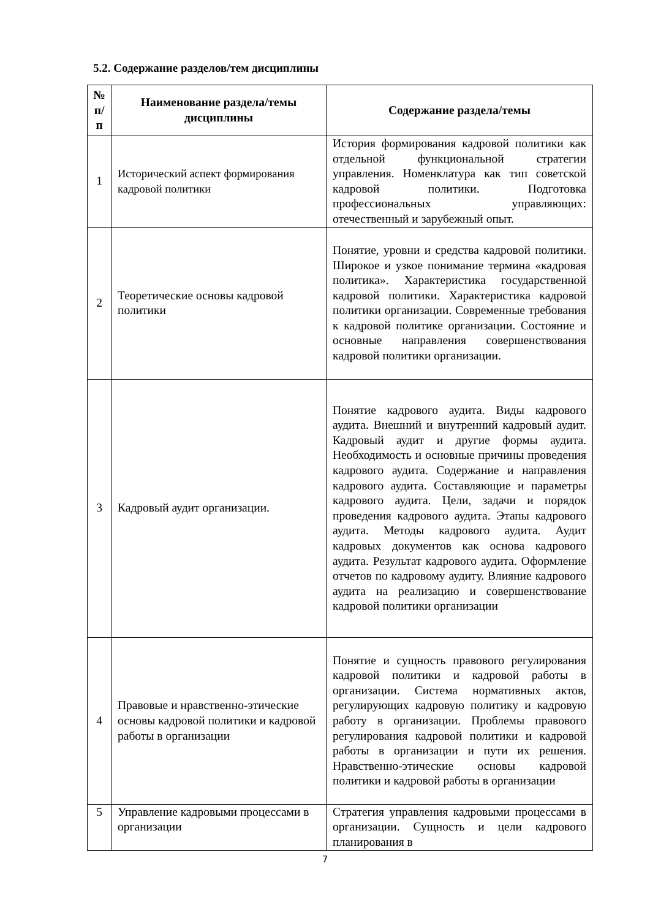5.2. Содержание разделов/тем дисциплины
| № п/ п | Наименование раздела/темы дисциплины | Содержание раздела/темы |
| --- | --- | --- |
| 1 | Исторический аспект формирования кадровой политики | История формирования кадровой политики как отдельной функциональной стратегии управления. Номенклатура как тип советской кадровой политики. Подготовка профессиональных управляющих: отечественный и зарубежный опыт. |
| 2 | Теоретические основы кадровой политики | Понятие, уровни и средства кадровой политики. Широкое и узкое понимание термина «кадровая политика». Характеристика государственной кадровой политики. Характеристика кадровой политики организации. Современные требования к кадровой политике организации. Состояние и основные направления совершенствования кадровой политики организации. |
| 3 | Кадровый аудит организации. | Понятие кадрового аудита. Виды кадрового аудита. Внешний и внутренний кадровый аудит. Кадровый аудит и другие формы аудита. Необходимость и основные причины проведения кадрового аудита. Содержание и направления кадрового аудита. Составляющие и параметры кадрового аудита. Цели, задачи и порядок проведения кадрового аудита. Этапы кадрового аудита. Методы кадрового аудита. Аудит кадровых документов как основа кадрового аудита. Результат кадрового аудита. Оформление отчетов по кадровому аудиту. Влияние кадрового аудита на реализацию и совершенствование кадровой политики организации |
| 4 | Правовые и нравственно-этические основы кадровой политики и кадровой работы в организации | Понятие и сущность правового регулирования кадровой политики и кадровой работы в организации. Система нормативных актов, регулирующих кадровую политику и кадровую работу в организации. Проблемы правового регулирования кадровой политики и кадровой работы в организации и пути их решения. Нравственно-этические основы кадровой политики и кадровой работы в организации |
| 5 | Управление кадровыми процессами в организации | Стратегия управления кадровыми процессами в организации. Сущность и цели кадрового планирования в |
7